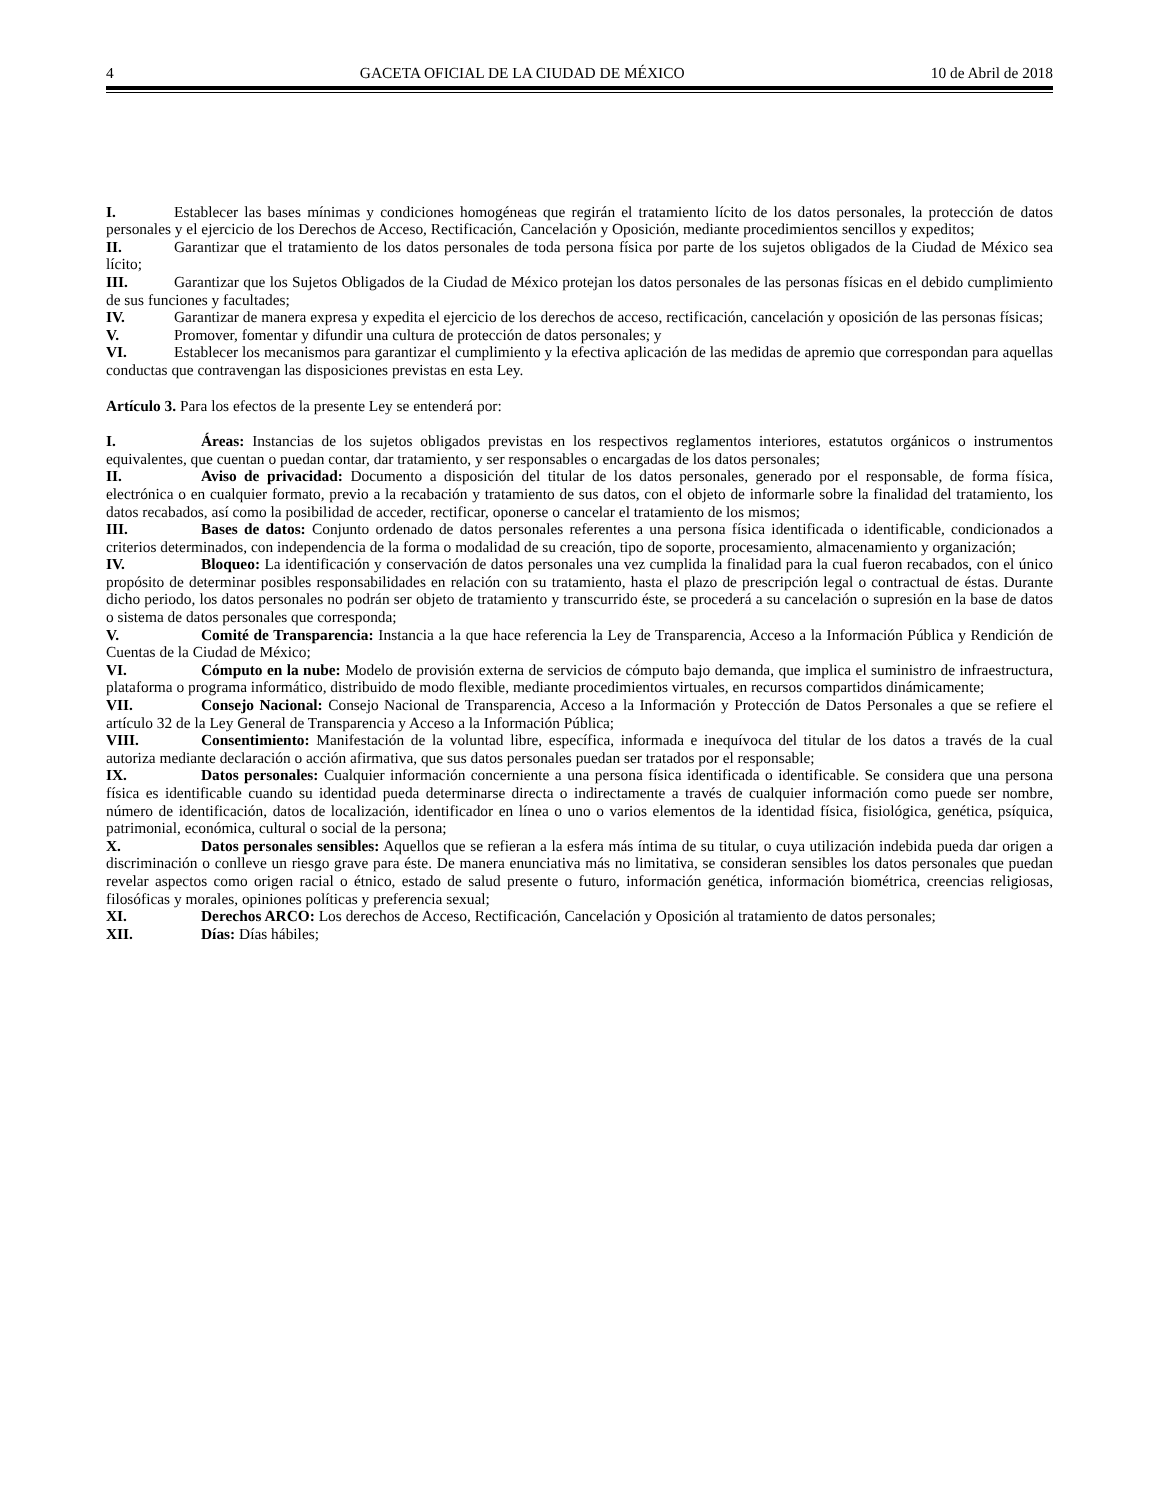4 GACETA OFICIAL DE LA CIUDAD DE MÉXICO 10 de Abril de 2018
I. Establecer las bases mínimas y condiciones homogéneas que regirán el tratamiento lícito de los datos personales, la protección de datos personales y el ejercicio de los Derechos de Acceso, Rectificación, Cancelación y Oposición, mediante procedimientos sencillos y expeditos;
II. Garantizar que el tratamiento de los datos personales de toda persona física por parte de los sujetos obligados de la Ciudad de México sea lícito;
III. Garantizar que los Sujetos Obligados de la Ciudad de México protejan los datos personales de las personas físicas en el debido cumplimiento de sus funciones y facultades;
IV. Garantizar de manera expresa y expedita el ejercicio de los derechos de acceso, rectificación, cancelación y oposición de las personas físicas;
V. Promover, fomentar y difundir una cultura de protección de datos personales; y
VI. Establecer los mecanismos para garantizar el cumplimiento y la efectiva aplicación de las medidas de apremio que correspondan para aquellas conductas que contravengan las disposiciones previstas en esta Ley.
Artículo 3. Para los efectos de la presente Ley se entenderá por:
I. Áreas: Instancias de los sujetos obligados previstas en los respectivos reglamentos interiores, estatutos orgánicos o instrumentos equivalentes, que cuentan o puedan contar, dar tratamiento, y ser responsables o encargadas de los datos personales;
II. Aviso de privacidad: Documento a disposición del titular de los datos personales, generado por el responsable, de forma física, electrónica o en cualquier formato, previo a la recabación y tratamiento de sus datos, con el objeto de informarle sobre la finalidad del tratamiento, los datos recabados, así como la posibilidad de acceder, rectificar, oponerse o cancelar el tratamiento de los mismos;
III. Bases de datos: Conjunto ordenado de datos personales referentes a una persona física identificada o identificable, condicionados a criterios determinados, con independencia de la forma o modalidad de su creación, tipo de soporte, procesamiento, almacenamiento y organización;
IV. Bloqueo: La identificación y conservación de datos personales una vez cumplida la finalidad para la cual fueron recabados, con el único propósito de determinar posibles responsabilidades en relación con su tratamiento, hasta el plazo de prescripción legal o contractual de éstas. Durante dicho periodo, los datos personales no podrán ser objeto de tratamiento y transcurrido éste, se procederá a su cancelación o supresión en la base de datos o sistema de datos personales que corresponda;
V. Comité de Transparencia: Instancia a la que hace referencia la Ley de Transparencia, Acceso a la Información Pública y Rendición de Cuentas de la Ciudad de México;
VI. Cómputo en la nube: Modelo de provisión externa de servicios de cómputo bajo demanda, que implica el suministro de infraestructura, plataforma o programa informático, distribuido de modo flexible, mediante procedimientos virtuales, en recursos compartidos dinámicamente;
VII. Consejo Nacional: Consejo Nacional de Transparencia, Acceso a la Información y Protección de Datos Personales a que se refiere el artículo 32 de la Ley General de Transparencia y Acceso a la Información Pública;
VIII. Consentimiento: Manifestación de la voluntad libre, específica, informada e inequívoca del titular de los datos a través de la cual autoriza mediante declaración o acción afirmativa, que sus datos personales puedan ser tratados por el responsable;
IX. Datos personales: Cualquier información concerniente a una persona física identificada o identificable. Se considera que una persona física es identificable cuando su identidad pueda determinarse directa o indirectamente a través de cualquier información como puede ser nombre, número de identificación, datos de localización, identificador en línea o uno o varios elementos de la identidad física, fisiológica, genética, psíquica, patrimonial, económica, cultural o social de la persona;
X. Datos personales sensibles: Aquellos que se refieran a la esfera más íntima de su titular, o cuya utilización indebida pueda dar origen a discriminación o conlleve un riesgo grave para éste. De manera enunciativa más no limitativa, se consideran sensibles los datos personales que puedan revelar aspectos como origen racial o étnico, estado de salud presente o futuro, información genética, información biométrica, creencias religiosas, filosóficas y morales, opiniones políticas y preferencia sexual;
XI. Derechos ARCO: Los derechos de Acceso, Rectificación, Cancelación y Oposición al tratamiento de datos personales;
XII. Días: Días hábiles;